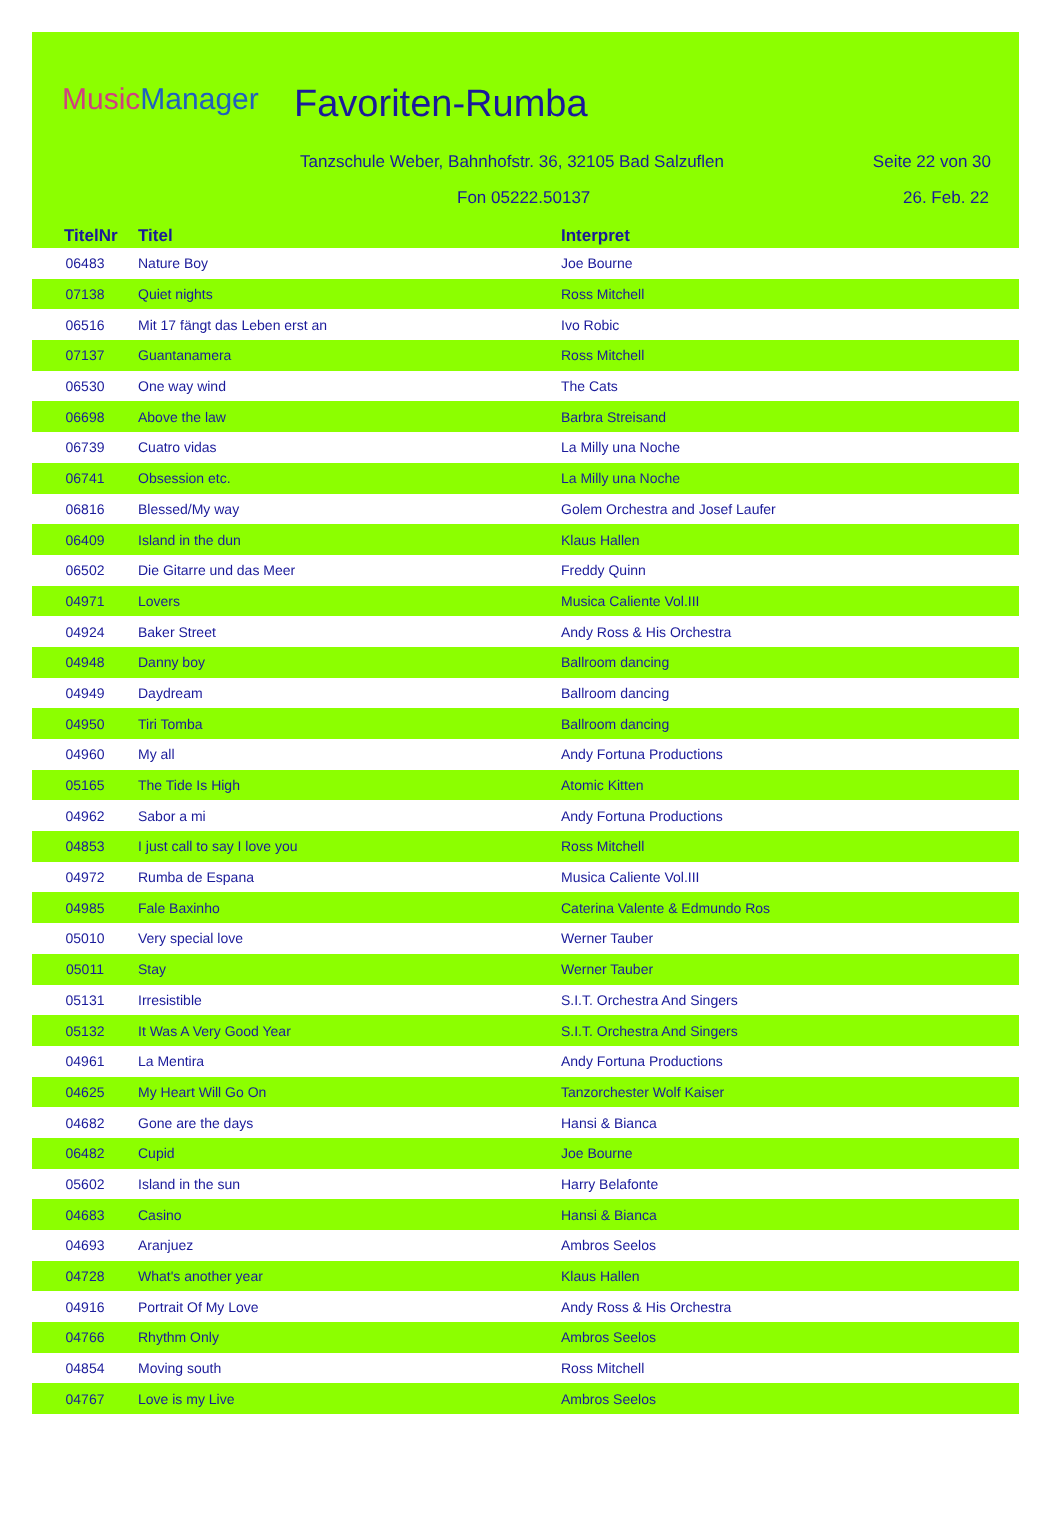MusicManager Favoriten-Rumba
Tanzschule Weber, Bahnhofstr. 36, 32105 Bad Salzuflen
Seite 22 von 30
Fon 05222.50137 26. Feb. 22
| TitelNr | Titel | Interpret |
| --- | --- | --- |
| 06483 | Nature Boy | Joe Bourne |
| 07138 | Quiet nights | Ross Mitchell |
| 06516 | Mit 17 fängt das Leben erst an | Ivo Robic |
| 07137 | Guantanamera | Ross Mitchell |
| 06530 | One way wind | The Cats |
| 06698 | Above the law | Barbra Streisand |
| 06739 | Cuatro vidas | La Milly una Noche |
| 06741 | Obsession etc. | La Milly una Noche |
| 06816 | Blessed/My way | Golem Orchestra and Josef Laufer |
| 06409 | Island in the dun | Klaus Hallen |
| 06502 | Die Gitarre und das Meer | Freddy Quinn |
| 04971 | Lovers | Musica Caliente Vol.III |
| 04924 | Baker Street | Andy Ross & His Orchestra |
| 04948 | Danny boy | Ballroom dancing |
| 04949 | Daydream | Ballroom dancing |
| 04950 | Tiri Tomba | Ballroom dancing |
| 04960 | My all | Andy Fortuna Productions |
| 05165 | The Tide Is High | Atomic Kitten |
| 04962 | Sabor a mi | Andy Fortuna Productions |
| 04853 | I just call to say I love you | Ross Mitchell |
| 04972 | Rumba de Espana | Musica Caliente Vol.III |
| 04985 | Fale Baxinho | Caterina Valente & Edmundo Ros |
| 05010 | Very special love | Werner Tauber |
| 05011 | Stay | Werner Tauber |
| 05131 | Irresistible | S.I.T. Orchestra And Singers |
| 05132 | It Was A Very Good Year | S.I.T. Orchestra And Singers |
| 04961 | La Mentira | Andy Fortuna Productions |
| 04625 | My Heart Will Go On | Tanzorchester Wolf Kaiser |
| 04682 | Gone are the days | Hansi & Bianca |
| 06482 | Cupid | Joe Bourne |
| 05602 | Island in the sun | Harry Belafonte |
| 04683 | Casino | Hansi & Bianca |
| 04693 | Aranjuez | Ambros Seelos |
| 04728 | What's another year | Klaus Hallen |
| 04916 | Portrait Of My Love | Andy Ross & His Orchestra |
| 04766 | Rhythm Only | Ambros Seelos |
| 04854 | Moving south | Ross Mitchell |
| 04767 | Love is my Live | Ambros Seelos |